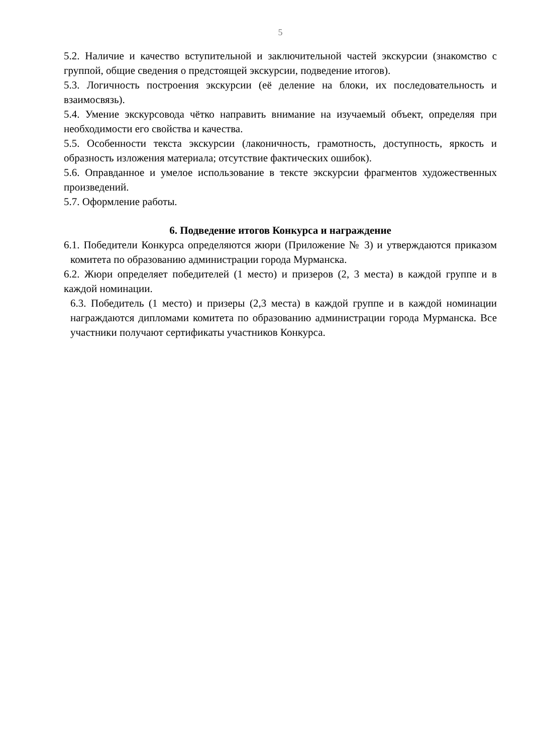5
5.2. Наличие и качество вступительной и заключительной частей экскурсии (знакомство с группой, общие сведения о предстоящей экскурсии, подведение итогов).
5.3. Логичность построения экскурсии (её деление на блоки, их последовательность и взаимосвязь).
5.4. Умение экскурсовода чётко направить внимание на изучаемый объект, определяя при необходимости его свойства и качества.
5.5. Особенности текста экскурсии (лаконичность, грамотность, доступность, яркость и образность изложения материала; отсутствие фактических ошибок).
5.6. Оправданное и умелое использование в тексте экскурсии фрагментов художественных произведений.
5.7. Оформление работы.
6. Подведение итогов Конкурса и награждение
6.1. Победители Конкурса определяются жюри (Приложение № 3) и утверждаются приказом комитета по образованию администрации города Мурманска.
6.2. Жюри определяет победителей (1 место) и призеров (2, 3 места) в каждой группе и в каждой номинации.
6.3. Победитель (1 место) и призеры (2,3 места) в каждой группе и в каждой номинации награждаются дипломами комитета по образованию администрации города Мурманска. Все участники получают сертификаты участников Конкурса.